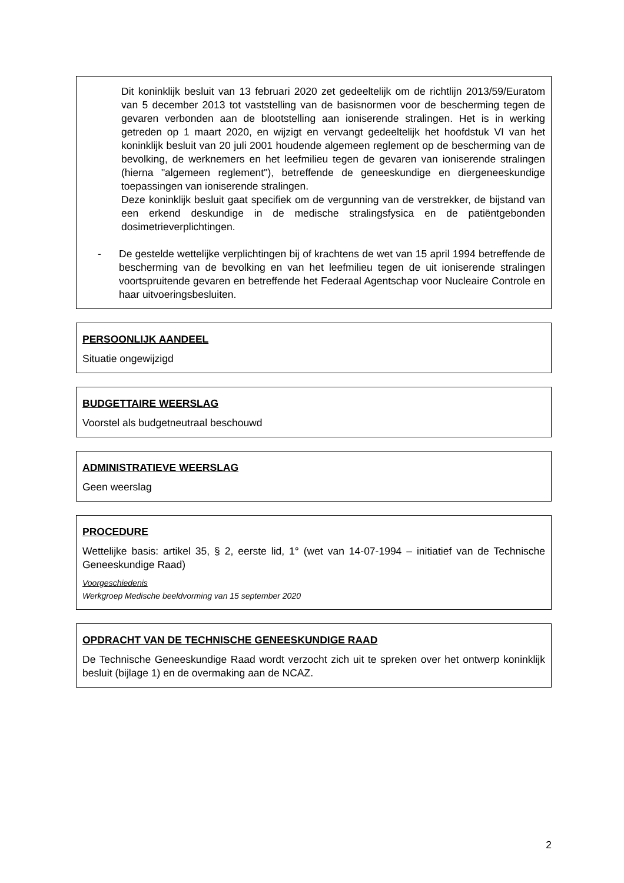Dit koninklijk besluit van 13 februari 2020 zet gedeeltelijk om de richtlijn 2013/59/Euratom van 5 december 2013 tot vaststelling van de basisnormen voor de bescherming tegen de gevaren verbonden aan de blootstelling aan ioniserende stralingen. Het is in werking getreden op 1 maart 2020, en wijzigt en vervangt gedeeltelijk het hoofdstuk VI van het koninklijk besluit van 20 juli 2001 houdende algemeen reglement op de bescherming van de bevolking, de werknemers en het leefmilieu tegen de gevaren van ioniserende stralingen (hierna "algemeen reglement"), betreffende de geneeskundige en diergeneeskundige toepassingen van ioniserende stralingen.
Deze koninklijk besluit gaat specifiek om de vergunning van de verstrekker, de bijstand van een erkend deskundige in de medische stralingsfysica en de patiëntgebonden dosimetrieverplichtingen.
- De gestelde wettelijke verplichtingen bij of krachtens de wet van 15 april 1994 betreffende de bescherming van de bevolking en van het leefmilieu tegen de uit ioniserende stralingen voortspruitende gevaren en betreffende het Federaal Agentschap voor Nucleaire Controle en haar uitvoeringsbesluiten.
PERSOONLIJK AANDEEL
Situatie ongewijzigd
BUDGETTAIRE WEERSLAG
Voorstel als budgetneutraal beschouwd
ADMINISTRATIEVE WEERSLAG
Geen weerslag
PROCEDURE
Wettelijke basis: artikel 35, § 2, eerste lid, 1° (wet van 14-07-1994 – initiatief van de Technische Geneeskundige Raad)
Voorgeschiedenis
Werkgroep Medische beeldvorming van 15 september 2020
OPDRACHT VAN DE TECHNISCHE GENEESKUNDIGE RAAD
De Technische Geneeskundige Raad wordt verzocht zich uit te spreken over het ontwerp koninklijk besluit (bijlage 1) en de overmaking aan de NCAZ.
2